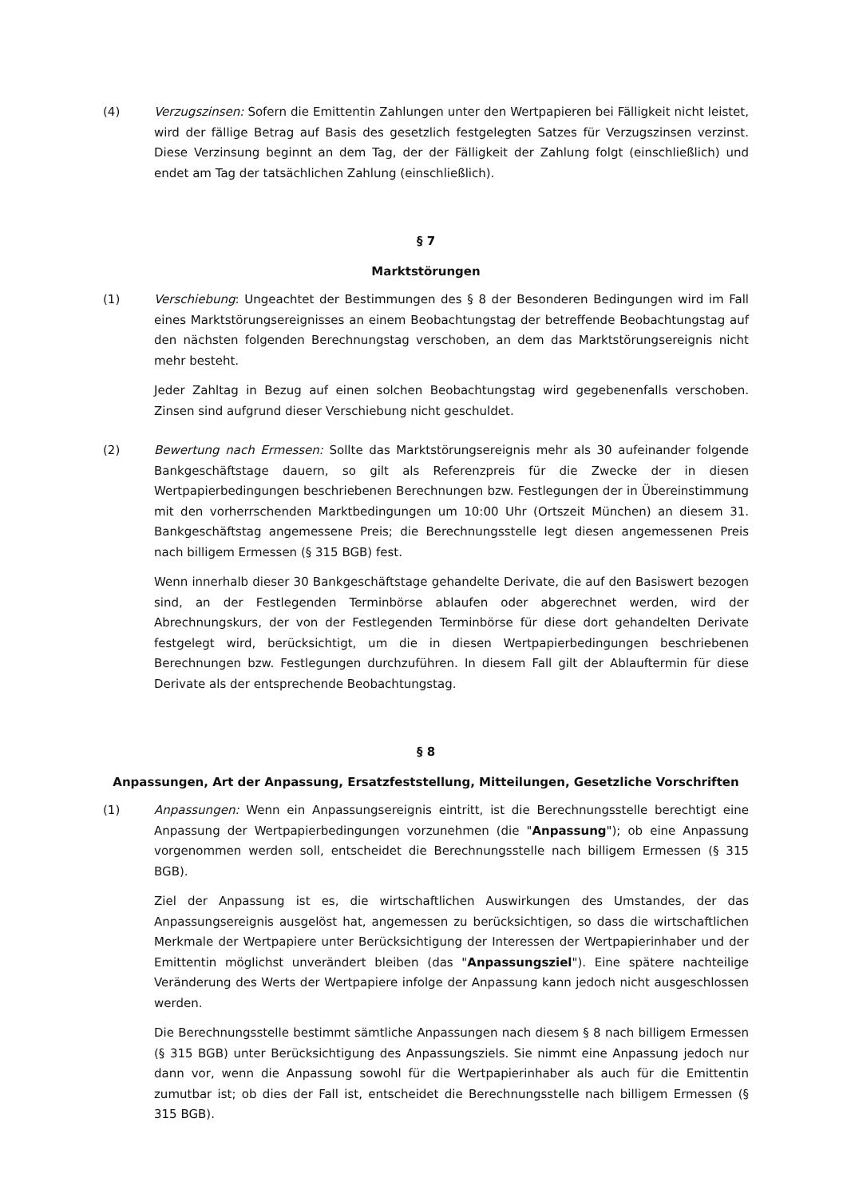(4) Verzugszinsen: Sofern die Emittentin Zahlungen unter den Wertpapieren bei Fälligkeit nicht leistet, wird der fällige Betrag auf Basis des gesetzlich festgelegten Satzes für Verzugszinsen verzinst. Diese Verzinsung beginnt an dem Tag, der der Fälligkeit der Zahlung folgt (einschließlich) und endet am Tag der tatsächlichen Zahlung (einschließlich).
§ 7
Marktstörungen
(1) Verschiebung: Ungeachtet der Bestimmungen des § 8 der Besonderen Bedingungen wird im Fall eines Marktstörungsereignisses an einem Beobachtungstag der betreffende Beobachtungstag auf den nächsten folgenden Berechnungstag verschoben, an dem das Marktstörungsereignis nicht mehr besteht.
Jeder Zahltag in Bezug auf einen solchen Beobachtungstag wird gegebenenfalls verschoben. Zinsen sind aufgrund dieser Verschiebung nicht geschuldet.
(2) Bewertung nach Ermessen: Sollte das Marktstörungsereignis mehr als 30 aufeinander folgende Bankgeschäftstage dauern, so gilt als Referenzpreis für die Zwecke der in diesen Wertpapierbedingungen beschriebenen Berechnungen bzw. Festlegungen der in Übereinstimmung mit den vorherrschenden Marktbedingungen um 10:00 Uhr (Ortszeit München) an diesem 31. Bankgeschäftstag angemessene Preis; die Berechnungsstelle legt diesen angemessenen Preis nach billigem Ermessen (§ 315 BGB) fest.
Wenn innerhalb dieser 30 Bankgeschäftstage gehandelte Derivate, die auf den Basiswert bezogen sind, an der Festlegenden Terminbörse ablaufen oder abgerechnet werden, wird der Abrechnungskurs, der von der Festlegenden Terminbörse für diese dort gehandelten Derivate festgelegt wird, berücksichtigt, um die in diesen Wertpapierbedingungen beschriebenen Berechnungen bzw. Festlegungen durchzuführen. In diesem Fall gilt der Ablauftermin für diese Derivate als der entsprechende Beobachtungstag.
§ 8
Anpassungen, Art der Anpassung, Ersatzfeststellung, Mitteilungen, Gesetzliche Vorschriften
(1) Anpassungen: Wenn ein Anpassungsereignis eintritt, ist die Berechnungsstelle berechtigt eine Anpassung der Wertpapierbedingungen vorzunehmen (die "Anpassung"); ob eine Anpassung vorgenommen werden soll, entscheidet die Berechnungsstelle nach billigem Ermessen (§ 315 BGB).
Ziel der Anpassung ist es, die wirtschaftlichen Auswirkungen des Umstandes, der das Anpassungsereignis ausgelöst hat, angemessen zu berücksichtigen, so dass die wirtschaftlichen Merkmale der Wertpapiere unter Berücksichtigung der Interessen der Wertpapierinhaber und der Emittentin möglichst unverändert bleiben (das "Anpassungsziel"). Eine spätere nachteilige Veränderung des Werts der Wertpapiere infolge der Anpassung kann jedoch nicht ausgeschlossen werden.
Die Berechnungsstelle bestimmt sämtliche Anpassungen nach diesem § 8 nach billigem Ermessen (§ 315 BGB) unter Berücksichtigung des Anpassungsziels. Sie nimmt eine Anpassung jedoch nur dann vor, wenn die Anpassung sowohl für die Wertpapierinhaber als auch für die Emittentin zumutbar ist; ob dies der Fall ist, entscheidet die Berechnungsstelle nach billigem Ermessen (§ 315 BGB).